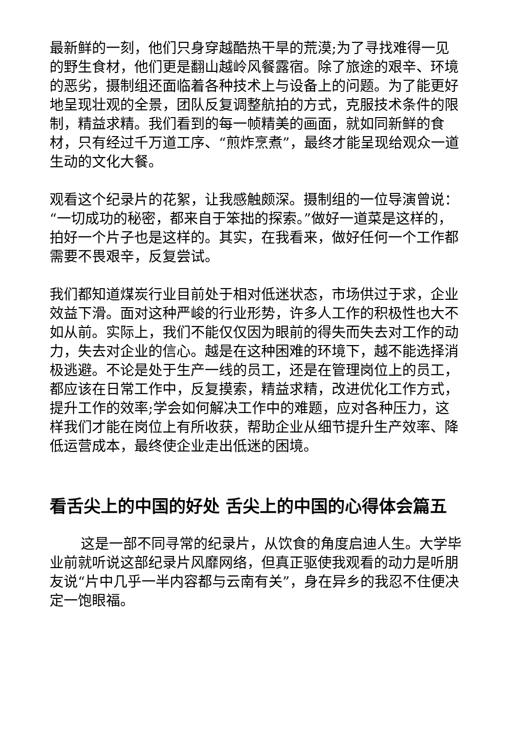最新鲜的一刻，他们只身穿越酷热干旱的荒漠;为了寻找难得一见的野生食材，他们更是翻山越岭风餐露宿。除了旅途的艰辛、环境的恶劣，摄制组还面临着各种技术上与设备上的问题。为了能更好地呈现壮观的全景，团队反复调整航拍的方式，克服技术条件的限制，精益求精。我们看到的每一帧精美的画面，就如同新鲜的食材，只有经过千万道工序、“煎炸烹煮”，最终才能呈现给观众一道生动的文化大餐。
观看这个纪录片的花絮，让我感触颇深。摄制组的一位导演曾说：“一切成功的秘密，都来自于笨拙的探索。”做好一道菜是这样的，拍好一个片子也是这样的。其实，在我看来，做好任何一个工作都需要不畏艰辛，反复尝试。
我们都知道煤炭行业目前处于相对低迷状态，市场供过于求，企业效益下滑。面对这种严峻的行业形势，许多人工作的积极性也大不如从前。实际上，我们不能仅仅因为眼前的得失而失去对工作的动力，失去对企业的信心。越是在这种困难的环境下，越不能选择消极逃避。不论是处于生产一线的员工，还是在管理岗位上的员工，都应该在日常工作中，反复摸索，精益求精，改进优化工作方式，提升工作的效率;学会如何解决工作中的难题，应对各种压力，这样我们才能在岗位上有所收获，帮助企业从细节提升生产效率、降低运营成本，最终使企业走出低迷的困境。
看舌尖上的中国的好处 舌尖上的中国的心得体会篇五
这是一部不同寻常的纪录片，从饮食的角度启迪人生。大学毕业前就听说这部纪录片风靡网络，但真正驱使我观看的动力是听朋友说“片中几乎一半内容都与云南有关”，身在异乡的我忍不住便决定一饱眼福。